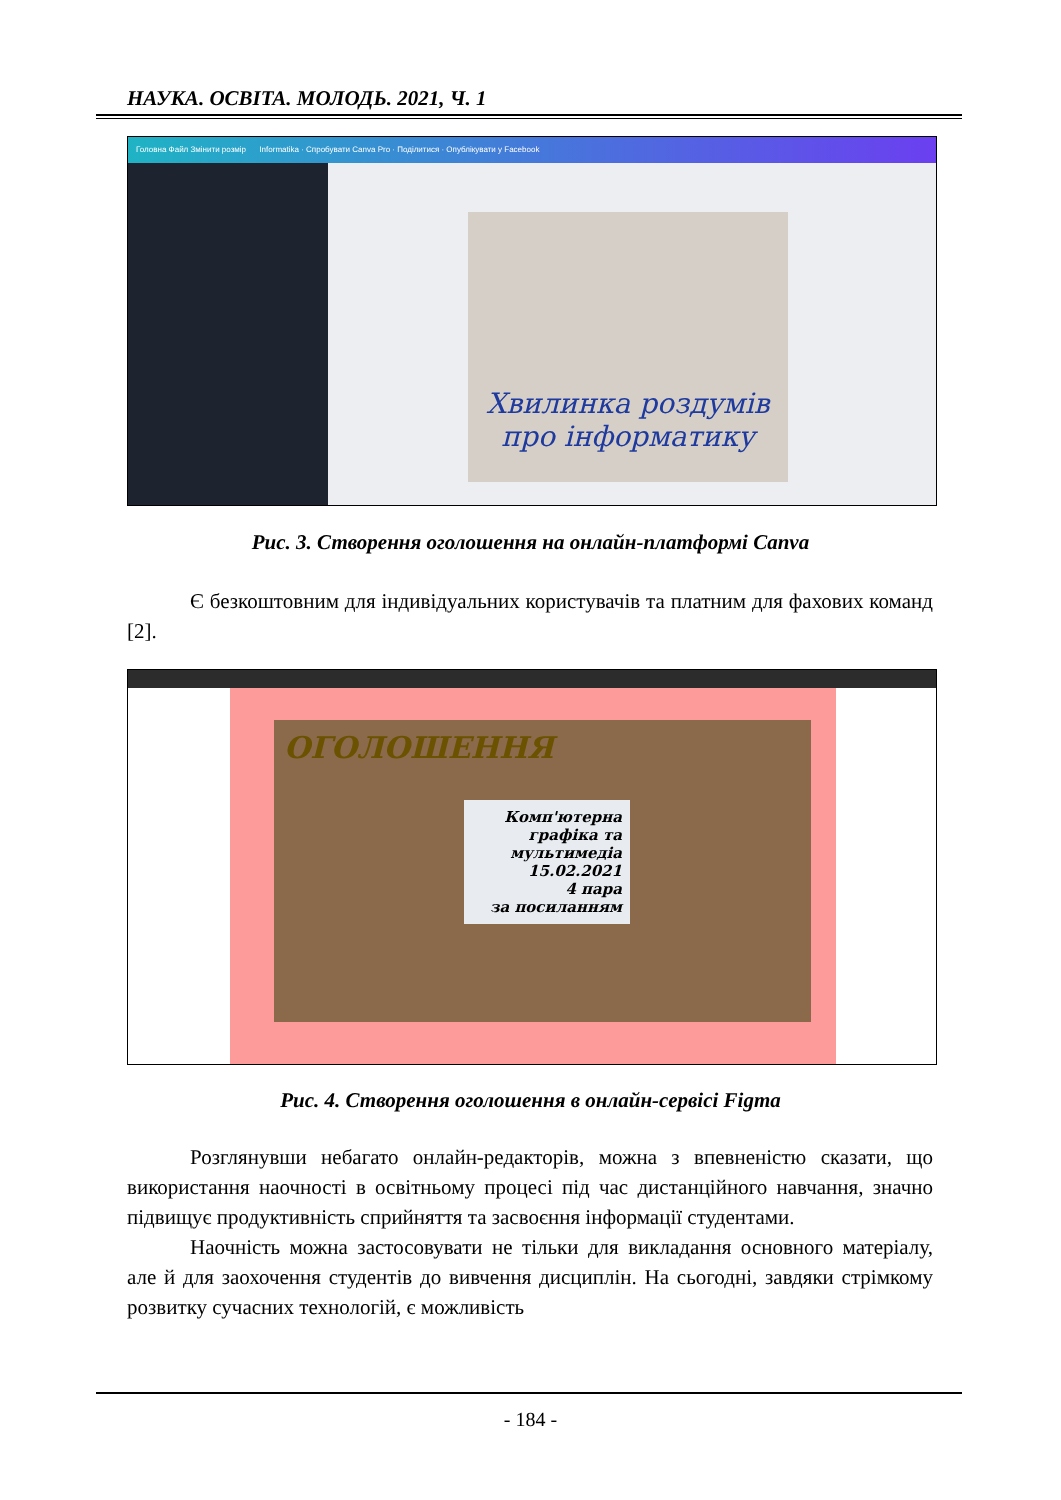НАУКА. ОСВІТА. МОЛОДЬ. 2021, Ч. 1
Головна Файл Змінити розмір Informatika · Спробувати Canva Pro · Поділитися · Опублікувати у Facebook
Хвилинка роздумів про інформатику
Рис. 3. Створення оголошення на онлайн-платформі Canva
Є безкоштовним для індивідуальних користувачів та платним для фахових команд [2].
ОГОЛОШЕННЯ
Комп'ютерна графіка та мультимедіа
15.02.2021
4 пара
за посиланням
Рис. 4. Створення оголошення в онлайн-сервісі Figma
Розглянувши небагато онлайн-редакторів, можна з впевненістю сказати, що використання наочності в освітньому процесі під час дистанційного навчання, значно підвищує продуктивність сприйняття та засвоєння інформації студентами.
Наочність можна застосовувати не тільки для викладання основного матеріалу, але й для заохочення студентів до вивчення дисциплін. На сьогодні, завдяки стрімкому розвитку сучасних технологій, є можливість
- 184 -